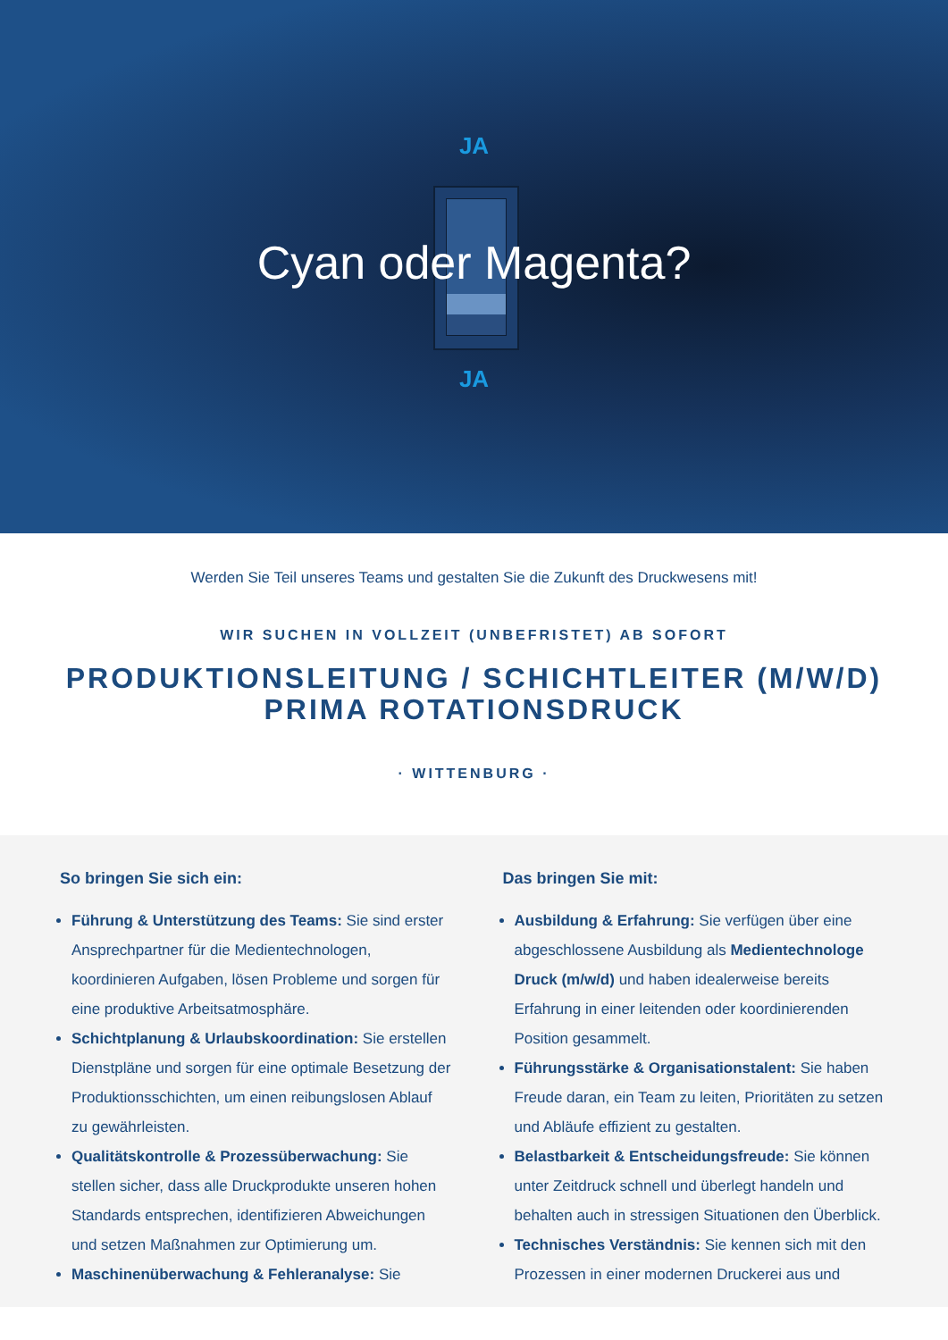JA
Cyan oder Magenta?
JA
Werden Sie Teil unseres Teams und gestalten Sie die Zukunft des Druckwesens mit!
WIR SUCHEN IN VOLLZEIT (UNBEFRISTET) AB SOFORT
PRODUKTIONSLEITUNG / SCHICHTLEITER (M/W/D)
PRIMA ROTATIONSDRUCK
· WITTENBURG ·
So bringen Sie sich ein:
Führung & Unterstützung des Teams: Sie sind erster Ansprechpartner für die Medientechnologen, koordinieren Aufgaben, lösen Probleme und sorgen für eine produktive Arbeitsatmosphäre.
Schichtplanung & Urlaubskoordination: Sie erstellen Dienstpläne und sorgen für eine optimale Besetzung der Produktionsschichten, um einen reibungslosen Ablauf zu gewährleisten.
Qualitätskontrolle & Prozessüberwachung: Sie stellen sicher, dass alle Druckprodukte unseren hohen Standards entsprechen, identifizieren Abweichungen und setzen Maßnahmen zur Optimierung um.
Maschinenüberwachung & Fehleranalyse: Sie
Das bringen Sie mit:
Ausbildung & Erfahrung: Sie verfügen über eine abgeschlossene Ausbildung als Medientechnologe Druck (m/w/d) und haben idealerweise bereits Erfahrung in einer leitenden oder koordinierenden Position gesammelt.
Führungsstärke & Organisationstalent: Sie haben Freude daran, ein Team zu leiten, Prioritäten zu setzen und Abläufe effizient zu gestalten.
Belastbarkeit & Entscheidungsfreude: Sie können unter Zeitdruck schnell und überlegt handeln und behalten auch in stressigen Situationen den Überblick.
Technisches Verständnis: Sie kennen sich mit den Prozessen in einer modernen Druckerei aus und